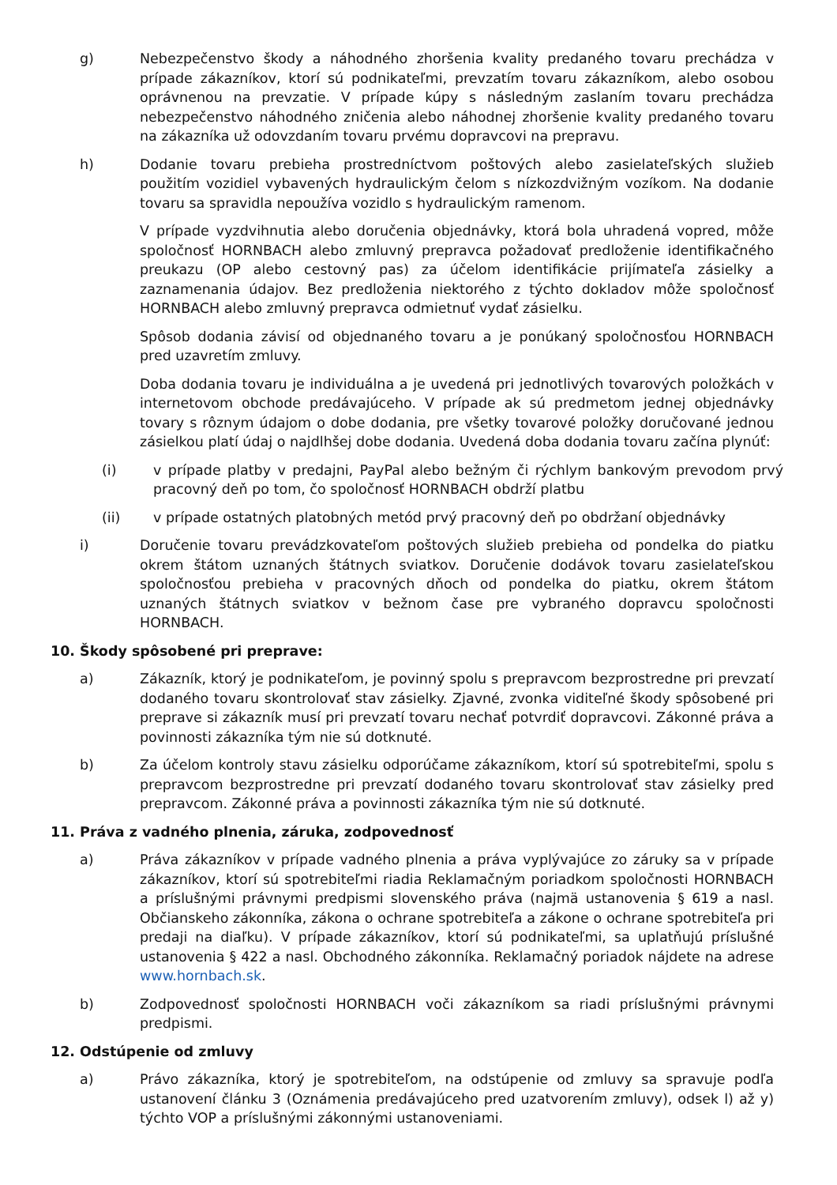g) Nebezpečenstvo škody a náhodného zhoršenia kvality predaného tovaru prechádza v prípade zákazníkov, ktorí sú podnikateľmi, prevzatím tovaru zákazníkom, alebo osobou oprávnenou na prevzatie. V prípade kúpy s následným zaslaním tovaru prechádza nebezpečenstvo náhodného zničenia alebo náhodnej zhoršenie kvality predaného tovaru na zákazníka už odovzdaním tovaru prvému dopravcovi na prepravu.
h) Dodanie tovaru prebieha prostredníctvom poštových alebo zasielateľských služieb použitím vozidiel vybavených hydraulickým čelom s nízkozdvižným vozíkom. Na dodanie tovaru sa spravidla nepoužíva vozidlo s hydraulickým ramenom.
V prípade vyzdvihnutia alebo doručenia objednávky, ktorá bola uhradená vopred, môže spoločnosť HORNBACH alebo zmluvný prepravca požadovať predloženie identifikačného preukazu (OP alebo cestovný pas) za účelom identifikácie prijímateľa zásielky a zaznamenania údajov. Bez predloženia niektorého z týchto dokladov môže spoločnosť HORNBACH alebo zmluvný prepravca odmietnuť vydať zásielku.
Spôsob dodania závisí od objednaného tovaru a je ponúkaný spoločnosťou HORNBACH pred uzavretím zmluvy.
Doba dodania tovaru je individuálna a je uvedená pri jednotlivých tovarových položkách v internetovom obchode predávajúceho. V prípade ak sú predmetom jednej objednávky tovary s rôznym údajom o dobe dodania, pre všetky tovarové položky doručované jednou zásielkou platí údaj o najdlhšej dobe dodania. Uvedená doba dodania tovaru začína plynúť:
(i) v prípade platby v predajni, PayPal alebo bežným či rýchlym bankovým prevodom prvý pracovný deň po tom, čo spoločnosť HORNBACH obdrží platbu
(ii) v prípade ostatných platobných metód prvý pracovný deň po obdržaní objednávky
i) Doručenie tovaru prevádzkovateľom poštových služieb prebieha od pondelka do piatku okrem štátom uznaných štátnych sviatkov. Doručenie dodávok tovaru zasielateľskou spoločnosťou prebieha v pracovných dňoch od pondelka do piatku, okrem štátom uznaných štátnych sviatkov v bežnom čase pre vybraného dopravcu spoločnosti HORNBACH.
10. Škody spôsobené pri preprave:
a) Zákazník, ktorý je podnikateľom, je povinný spolu s prepravcom bezprostredne pri prevzatí dodaného tovaru skontrolovať stav zásielky. Zjavné, zvonka viditeľné škody spôsobené pri preprave si zákazník musí pri prevzatí tovaru nechať potvrdiť dopravcovi. Zákonné práva a povinnosti zákazníka tým nie sú dotknuté.
b) Za účelom kontroly stavu zásielku odporúčame zákazníkom, ktorí sú spotrebiteľmi, spolu s prepravcom bezprostredne pri prevzatí dodaného tovaru skontrolovať stav zásielky pred prepravcom. Zákonné práva a povinnosti zákazníka tým nie sú dotknuté.
11. Práva z vadného plnenia, záruka, zodpovednosť
a) Práva zákazníkov v prípade vadného plnenia a práva vyplývajúce zo záruky sa v prípade zákazníkov, ktorí sú spotrebiteľmi riadia Reklamačným poriadkom spoločnosti HORNBACH a príslušnými právnymi predpismi slovenského práva (najmä ustanovenia § 619 a nasl. Občianskeho zákonníka, zákona o ochrane spotrebiteľa a zákone o ochrane spotrebiteľa pri predaji na diaľku). V prípade zákazníkov, ktorí sú podnikateľmi, sa uplatňujú príslušné ustanovenia § 422 a nasl. Obchodného zákonníka. Reklamačný poriadok nájdete na adrese www.hornbach.sk.
b) Zodpovednosť spoločnosti HORNBACH voči zákazníkom sa riadi príslušnými právnymi predpismi.
12. Odstúpenie od zmluvy
a) Právo zákazníka, ktorý je spotrebiteľom, na odstúpenie od zmluvy sa spravuje podľa ustanovení článku 3 (Oznámenia predávajúceho pred uzatvorením zmluvy), odsek l) až y) týchto VOP a príslušnými zákonnými ustanoveniami.